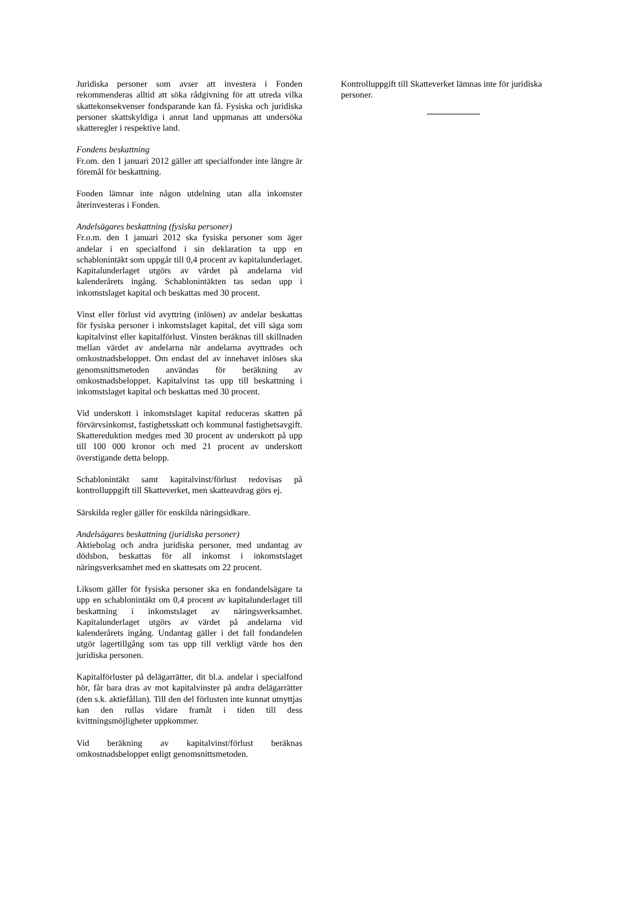Juridiska personer som avser att investera i Fonden rekommenderas alltid att söka rådgivning för att utreda vilka skattekonsekvenser fondsparande kan få. Fysiska och juridiska personer skattskyldiga i annat land uppmanas att undersöka skatteregler i respektive land.
Fondens beskattning
Fr.om. den 1 januari 2012 gäller att specialfonder inte längre är föremål för beskattning.
Fonden lämnar inte någon utdelning utan alla inkomster återinvesteras i Fonden.
Andelsägares beskattning (fysiska personer)
Fr.o.m. den 1 januari 2012 ska fysiska personer som äger andelar i en specialfond i sin deklaration ta upp en schablonintäkt som uppgår till 0,4 procent av kapitalunderlaget. Kapitalunderlaget utgörs av värdet på andelarna vid kalenderårets ingång. Schablonintäkten tas sedan upp i inkomstslaget kapital och beskattas med 30 procent.
Vinst eller förlust vid avyttring (inlösen) av andelar beskattas för fysiska personer i inkomstslaget kapital, det vill säga som kapitalvinst eller kapitalförlust. Vinsten beräknas till skillnaden mellan värdet av andelarna när andelarna avyttrades och omkostnadsbeloppet. Om endast del av innehavet inlöses ska genomsnittsmetoden användas för beräkning av omkostnadsbeloppet. Kapitalvinst tas upp till beskattning i inkomstslaget kapital och beskattas med 30 procent.
Vid underskott i inkomstslaget kapital reduceras skatten på förvärvsinkomst, fastighetsskatt och kommunal fastighetsavgift. Skattereduktion medges med 30 procent av underskott på upp till 100 000 kronor och med 21 procent av underskott överstigande detta belopp.
Schablonintäkt samt kapitalvinst/förlust redovisas på kontrolluppgift till Skatteverket, men skatteavdrag görs ej.
Särskilda regler gäller för enskilda näringsidkare.
Andelsägares beskattning (juridiska personer)
Aktiebolag och andra juridiska personer, med undantag av dödsbon, beskattas för all inkomst i inkomstslaget näringsverksamhet med en skattesats om 22 procent.
Liksom gäller för fysiska personer ska en fondandelsägare ta upp en schablonintäkt om 0,4 procent av kapitalunderlaget till beskattning i inkomstslaget av näringsverksamhet. Kapitalunderlaget utgörs av värdet på andelarna vid kalenderårets ingång. Undantag gäller i det fall fondandelen utgör lagertillgång som tas upp till verkligt värde hos den juridiska personen.
Kapitalförluster på delägarrätter, dit bl.a. andelar i specialfond hör, får bara dras av mot kapitalvinster på andra delägarrätter (den s.k. aktiefållan). Till den del förlusten inte kunnat utnyttjas kan den rullas vidare framåt i tiden till dess kvittningsmöjligheter uppkommer.
Vid beräkning av kapitalvinst/förlust beräknas omkostnadsbeloppet enligt genomsnittsmetoden.
Kontrolluppgift till Skatteverket lämnas inte för juridiska personer.